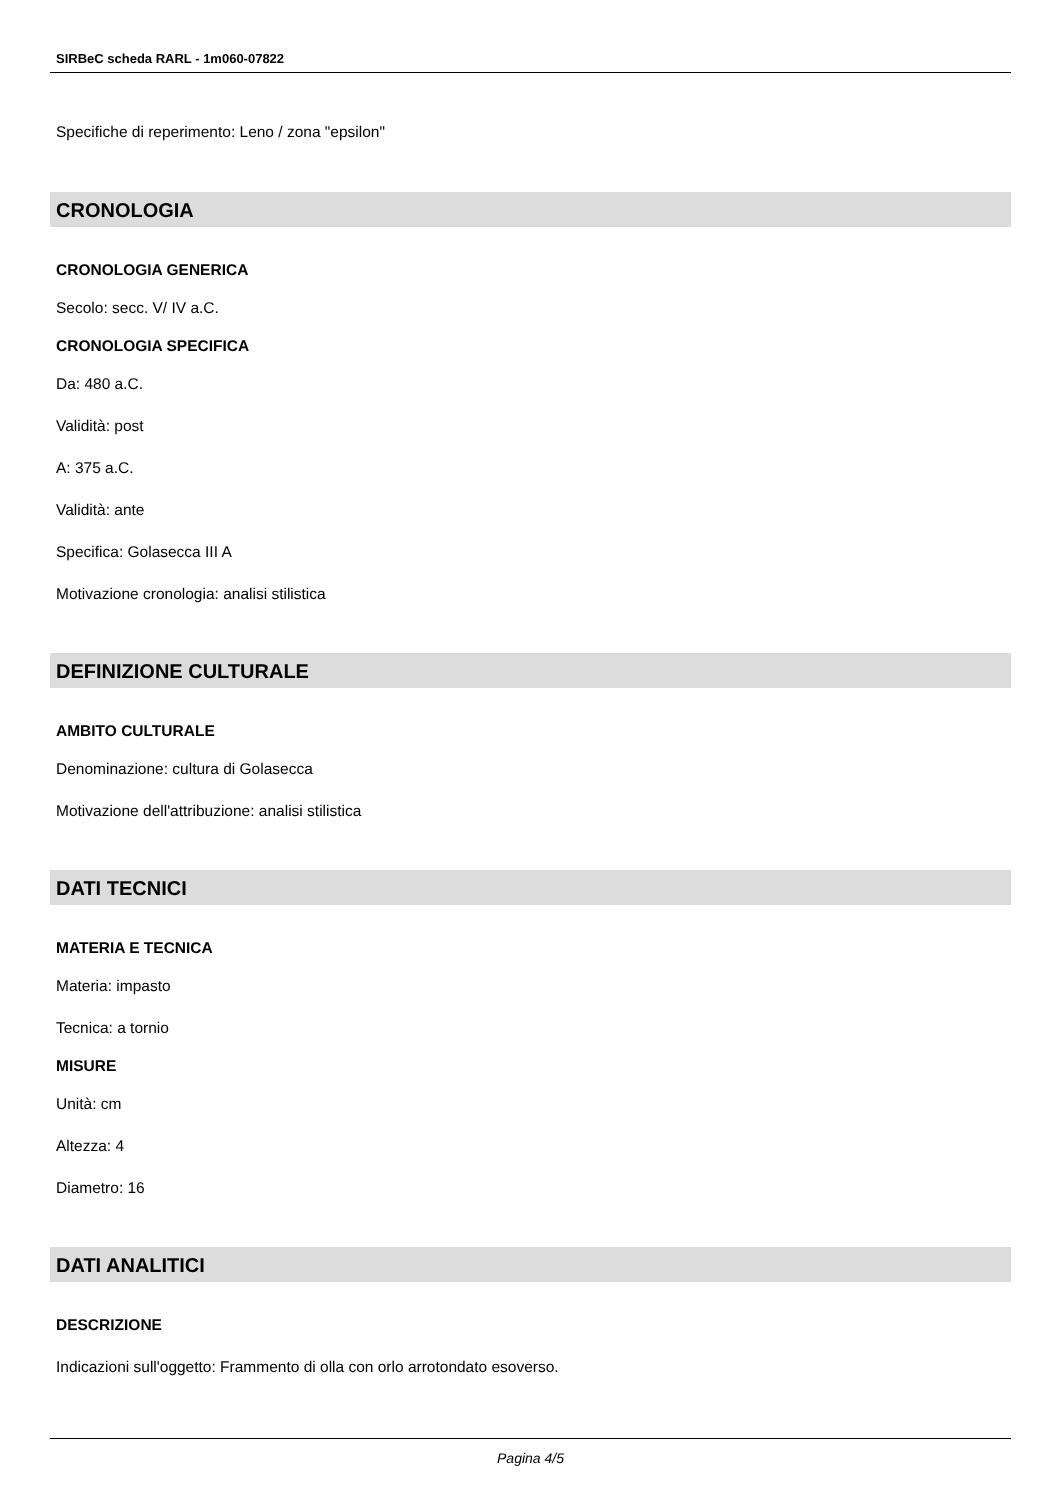SIRBeC scheda RARL - 1m060-07822
Specifiche di reperimento: Leno / zona "epsilon"
CRONOLOGIA
CRONOLOGIA GENERICA
Secolo: secc. V/ IV a.C.
CRONOLOGIA SPECIFICA
Da: 480 a.C.
Validità: post
A: 375 a.C.
Validità: ante
Specifica: Golasecca III A
Motivazione cronologia: analisi stilistica
DEFINIZIONE CULTURALE
AMBITO CULTURALE
Denominazione: cultura di Golasecca
Motivazione dell'attribuzione: analisi stilistica
DATI TECNICI
MATERIA E TECNICA
Materia: impasto
Tecnica: a tornio
MISURE
Unità: cm
Altezza: 4
Diametro: 16
DATI ANALITICI
DESCRIZIONE
Indicazioni sull'oggetto: Frammento di olla con orlo arrotondato esoverso.
Pagina 4/5